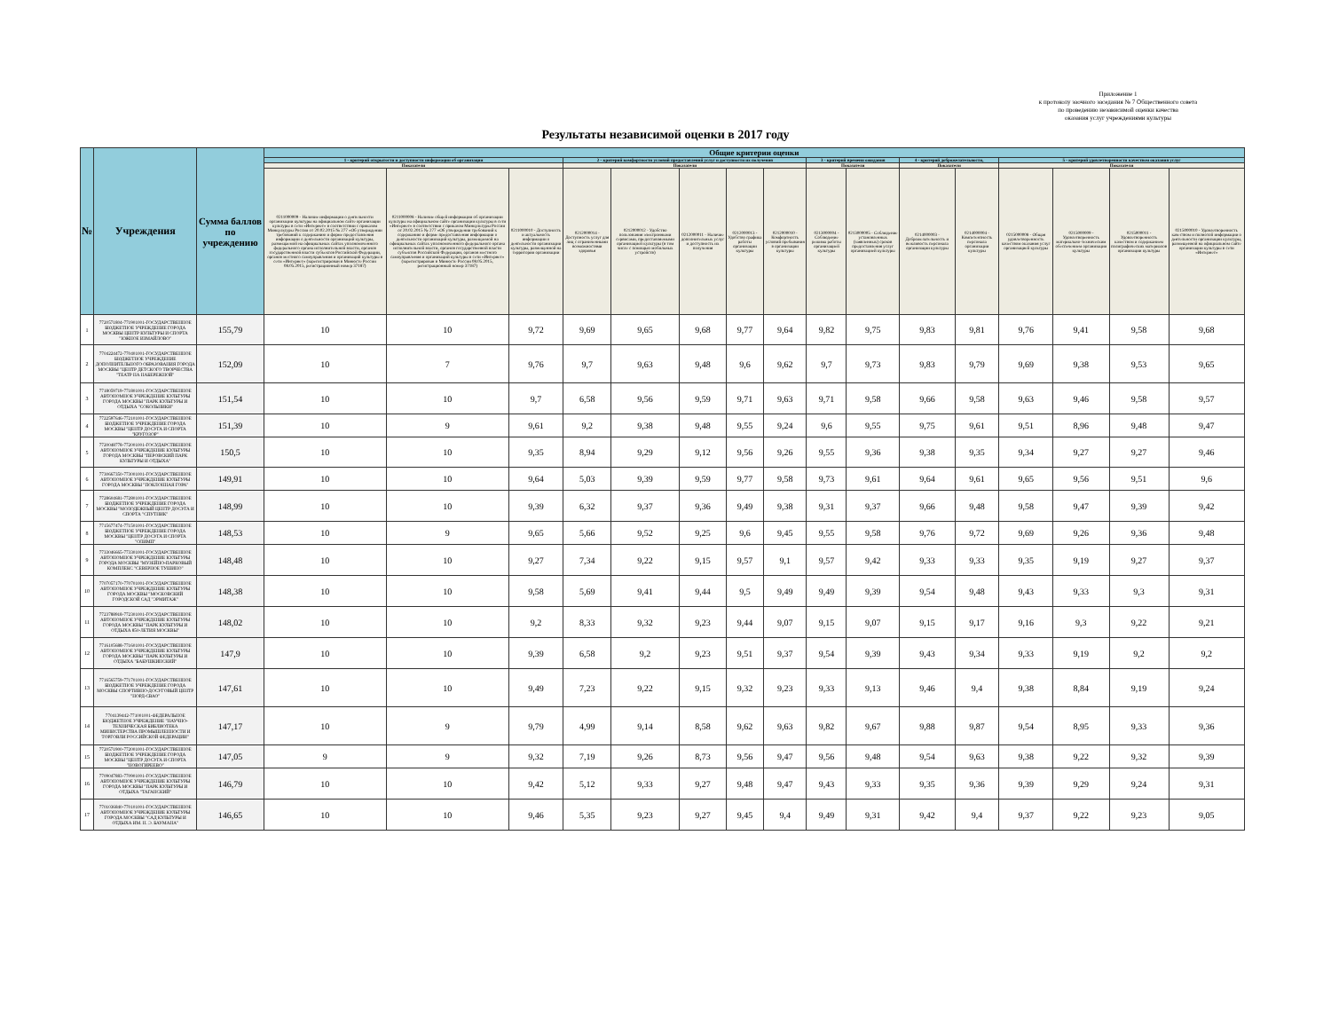Приложение 1
к протоколу заочного заседания № 7 Общественного совета
по проведению независимой оценки качества
оказания услуг учреждениями культуры
Результаты независимой оценки в 2017 году
| № | Учреждения | Сумма баллов по учреждению | Общие критерии оценки | | | | | | | | | | | | | | | |
| --- | --- | --- | --- | --- | --- | --- | --- | --- | --- | --- | --- | --- | --- | --- | --- | --- | --- | --- |
| | | | 1 - критерий открытости и доступности информации об организации | | | 2 - критерий комфортности условий предоставлений услуг и доступности их получения | | | | | 3 - критерий времени ожидания | | 4 - критерий доброжелательности, | | 5 - критерий удовлетворенности качеством оказания услуг | | | |
| | | | Показатели | | | Показатели | | | | | Показатели | | Показатели | | Показатели | | | |
| | | | 0211000009 - Наличие информации о деятельности организации культуры на официальном сайте организации культуры в сети «Интернет» в соответствии с приказом Минкультуры России от 20.02.2015 № 277 «Об утверждении требований к содержанию и форме предоставления информации о деятельности организаций культуры, размещаемой на официальных сайтах уполномоченного федерального органа исполнительной власти, органов государственной власти субъектов Российской Федерации, органов местного самоуправления и организаций культуры в сети «Интернет» (зарегистрирован в Минюсте России 08.05.2015, регистрационный номер 37187) | 0211000008 - Наличие общей информации об организации культуры на официальном сайте организации культуры в сети «Интернет» в соответствии с приказом Минкультуры России от 20.02.2015 № 277 «Об утверждении требований к содержанию и форме предоставления информации о деятельности организаций культуры, размещаемой на официальных сайтах уполномоченного федерального органа исполнительной власти, органов государственной власти субъектов Российской Федерации, органов местного самоуправления и организаций культуры в сети «Интернет» (зарегистрирован в Минюсте России 08.05.2015, регистрационный номер 37187) | 0211000010 - Доступность и актуальность информации о деятельности организации культуры, размещенной на территории организации | 0212000014 - Доступность услуг для лиц с ограниченными возможностями здоровья | 0212000012 - Удобство пользования электронными сервисами, предоставляемыми организацией культуры (в том числе с помощью мобильных устройств) | 0212000011 - Наличие дополнительных услуг и доступность их получения | 0212000013 - Удобство графика работы организации культуры | 0212000010 - Комфортность условий пребывания в организации культуры | 0213000004 - Соблюдение режима работы организацией культуры | 0213000005 - Соблюдение установленных (заявленных) сроков предоставления услуг организацией культуры | 0214000003 - Доброжелательность и вежливость персонала организации культуры | 0214000004 - Компетентность персонала организации культуры | 0215000008 - Общая удовлетворенность качеством оказания услуг организацией культуры | 0215000009 - Удовлетворенность материально-техническим обеспечением организации культуры | 0215000011 - Удовлетворенность качеством и содержанием полиграфических материалов организации культуры | 0215000010 - Удовлетворенность качеством и полнотой информации о деятельности организации культуры, размещенной на официальном сайте организации культуры в сети «Интернет» |
| 1 | 7720571804-771901001-ГОСУДАРСТВЕННОЕ БЮДЖЕТНОЕ УЧРЕЖДЕНИЕ ГОРОДА МОСКВЫ ЦЕНТР КУЛЬТУРЫ И СПОРТА "ЮЖНОЕ ИЗМАЙЛОВО" | 155,79 | 10 | 10 | 9,72 | 9,69 | 9,65 | 9,68 | 9,77 | 9,64 | 9,82 | 9,75 | 9,83 | 9,81 | 9,76 | 9,41 | 9,58 | 9,68 |
| 2 | 7704224472-770401001-ГОСУДАРСТВЕННОЕ БЮДЖЕТНОЕ УЧРЕЖДЕНИЕ ДОПОЛНИТЕЛЬНОГО ОБРАЗОВАНИЯ ГОРОДА МОСКВЫ "ЦЕНТР ДЕТСКОГО ТВОРЧЕСТВА "ТЕАТР НА НАБЕРЕЖНОЙ" | 152,09 | 10 | 7 | 9,76 | 9,7 | 9,63 | 9,48 | 9,6 | 9,62 | 9,7 | 9,73 | 9,83 | 9,79 | 9,69 | 9,38 | 9,53 | 9,65 |
| 3 | 7718059719-771801001-ГОСУДАРСТВЕННОЕ АВТОНОМНОЕ УЧРЕЖДЕНИЕ КУЛЬТУРЫ ГОРОДА МОСКВЫ "ПАРК КУЛЬТУРЫ И ОТДЫХА "СОКОЛЬНИКИ" | 151,54 | 10 | 10 | 9,7 | 6,58 | 9,56 | 9,59 | 9,71 | 9,63 | 9,71 | 9,58 | 9,66 | 9,58 | 9,63 | 9,46 | 9,58 | 9,57 |
| 4 | 7722597646-772101001-ГОСУДАРСТВЕННОЕ БЮДЖЕТНОЕ УЧРЕЖДЕНИЕ ГОРОДА МОСКВЫ "ЦЕНТР ДОСУГА И СПОРТА "КРУГОЗОР" | 151,39 | 10 | 9 | 9,61 | 9,2 | 9,38 | 9,48 | 9,55 | 9,24 | 9,6 | 9,55 | 9,75 | 9,61 | 9,51 | 8,96 | 9,48 | 9,47 |
| 5 | 7720048778-772001001-ГОСУДАРСТВЕННОЕ АВТОНОМНОЕ УЧРЕЖДЕНИЕ КУЛЬТУРЫ ГОРОДА МОСКВЫ "ПЕРОВСКИЙ ПАРК КУЛЬТУРЫ И ОТДЫХА" | 150,5 | 10 | 10 | 9,35 | 8,94 | 9,29 | 9,12 | 9,56 | 9,26 | 9,55 | 9,36 | 9,38 | 9,35 | 9,34 | 9,27 | 9,27 | 9,46 |
| 6 | 7730667350-773001001-ГОСУДАРСТВЕННОЕ АВТОНОМНОЕ УЧРЕЖДЕНИЕ КУЛЬТУРЫ ГОРОДА МОСКВЫ "ПОКЛОННАЯ ГОРА" | 149,91 | 10 | 10 | 9,64 | 5,03 | 9,39 | 9,59 | 9,77 | 9,58 | 9,73 | 9,61 | 9,64 | 9,61 | 9,65 | 9,56 | 9,51 | 9,6 |
| 7 | 7728604681-772801001-ГОСУДАРСТВЕННОЕ БЮДЖЕТНОЕ УЧРЕЖДЕНИЕ ГОРОДА МОСКВЫ "МОЛОДЕЖНЫЙ ЦЕНТР ДОСУГА И СПОРТА "СПУТНИК" | 148,99 | 10 | 10 | 9,39 | 6,32 | 9,37 | 9,36 | 9,49 | 9,38 | 9,31 | 9,37 | 9,66 | 9,48 | 9,58 | 9,47 | 9,39 | 9,42 |
| 8 | 7715677474-771501001-ГОСУДАРСТВЕННОЕ БЮДЖЕТНОЕ УЧРЕЖДЕНИЕ ГОРОДА МОСКВЫ "ЦЕНТР ДОСУГА И СПОРТА "ОЛИМП" | 148,53 | 10 | 9 | 9,65 | 5,66 | 9,52 | 9,25 | 9,6 | 9,45 | 9,55 | 9,58 | 9,76 | 9,72 | 9,69 | 9,26 | 9,36 | 9,48 |
| 9 | 7733046665-773301001-ГОСУДАРСТВЕННОЕ АВТОНОМНОЕ УЧРЕЖДЕНИЕ КУЛЬТУРЫ ГОРОДА МОСКВЫ "МУЗЕЙНО-ПАРКОВЫЙ КОМПЛЕКС "СЕВЕРНОЕ ТУШИНО" | 148,48 | 10 | 10 | 9,27 | 7,34 | 9,22 | 9,15 | 9,57 | 9,1 | 9,57 | 9,42 | 9,33 | 9,33 | 9,35 | 9,19 | 9,27 | 9,37 |
| 10 | 7707057170-770701001-ГОСУДАРСТВЕННОЕ АВТОНОМНОЕ УЧРЕЖДЕНИЕ КУЛЬТУРЫ ГОРОДА МОСКВЫ "МОСКОВСКИЙ ГОРОДСКОЙ САД "ЭРМИТАЖ" | 148,38 | 10 | 10 | 9,58 | 5,69 | 9,41 | 9,44 | 9,5 | 9,49 | 9,49 | 9,39 | 9,54 | 9,48 | 9,43 | 9,33 | 9,3 | 9,31 |
| 11 | 7723788918-772301001-ГОСУДАРСТВЕННОЕ АВТОНОМНОЕ УЧРЕЖДЕНИЕ КУЛЬТУРЫ ГОРОДА МОСКВЫ "ПАРК КУЛЬТУРЫ И ОТДЫХА 850-ЛЕТИЯ МОСКВЫ" | 148,02 | 10 | 10 | 9,2 | 8,33 | 9,32 | 9,23 | 9,44 | 9,07 | 9,15 | 9,07 | 9,15 | 9,17 | 9,16 | 9,3 | 9,22 | 9,21 |
| 12 | 7716105688-771601001-ГОСУДАРСТВЕННОЕ АВТОНОМНОЕ УЧРЕЖДЕНИЕ КУЛЬТУРЫ ГОРОДА МОСКВЫ "ПАРК КУЛЬТУРЫ И ОТДЫХА "БАБУШКИНСКИЙ" | 147,9 | 10 | 10 | 9,39 | 6,58 | 9,2 | 9,23 | 9,51 | 9,37 | 9,54 | 9,39 | 9,43 | 9,34 | 9,33 | 9,19 | 9,2 | 9,2 |
| 13 | 7716565759-771701001-ГОСУДАРСТВЕННОЕ БЮДЖЕТНОЕ УЧРЕЖДЕНИЕ ГОРОДА МОСКВЫ СПОРТИВНО-ДОСУГОВЫЙ ЦЕНТР "НОРД-СВАО" | 147,61 | 10 | 10 | 9,49 | 7,23 | 9,22 | 9,15 | 9,32 | 9,23 | 9,33 | 9,13 | 9,46 | 9,4 | 9,38 | 8,84 | 9,19 | 9,24 |
| 14 | 7704139442-771001001-ФЕДЕРАЛЬНОЕ БЮДЖЕТНОЕ УЧРЕЖДЕНИЕ "НАУЧНО-ТЕХНИЧЕСКАЯ БИБЛИОТЕКА МИНИСТЕРСТВА ПРОМЫШЛЕННОСТИ И ТОРГОВЛИ РОССИЙСКОЙ ФЕДЕРАЦИИ" | 147,17 | 10 | 9 | 9,79 | 4,99 | 9,14 | 8,58 | 9,62 | 9,63 | 9,82 | 9,67 | 9,88 | 9,87 | 9,54 | 8,95 | 9,33 | 9,36 |
| 15 | 7720571900-772001001-ГОСУДАРСТВЕННОЕ БЮДЖЕТНОЕ УЧРЕЖДЕНИЕ ГОРОДА МОСКВЫ "ЦЕНТР ДОСУГА И СПОРТА "НОВОГИРЕЕВО" | 147,05 | 9 | 9 | 9,32 | 7,19 | 9,26 | 8,73 | 9,56 | 9,47 | 9,56 | 9,48 | 9,54 | 9,63 | 9,38 | 9,22 | 9,32 | 9,39 |
| 16 | 7709047883-770901001-ГОСУДАРСТВЕННОЕ АВТОНОМНОЕ УЧРЕЖДЕНИЕ КУЛЬТУРЫ ГОРОДА МОСКВЫ "ПАРК КУЛЬТУРЫ И ОТДЫХА "ТАГАНСКИЙ" | 146,79 | 10 | 10 | 9,42 | 5,12 | 9,33 | 9,27 | 9,48 | 9,47 | 9,43 | 9,33 | 9,35 | 9,36 | 9,39 | 9,29 | 9,24 | 9,31 |
| 17 | 7701036840-770101001-ГОСУДАРСТВЕННОЕ АВТОНОМНОЕ УЧРЕЖДЕНИЕ КУЛЬТУРЫ ГОРОДА МОСКВЫ "САД КУЛЬТУРЫ И ОТДЫХА ИМ. Н. Э. БАУМАНА" | 146,65 | 10 | 10 | 9,46 | 5,35 | 9,23 | 9,27 | 9,45 | 9,4 | 9,49 | 9,31 | 9,42 | 9,4 | 9,37 | 9,22 | 9,23 | 9,05 |